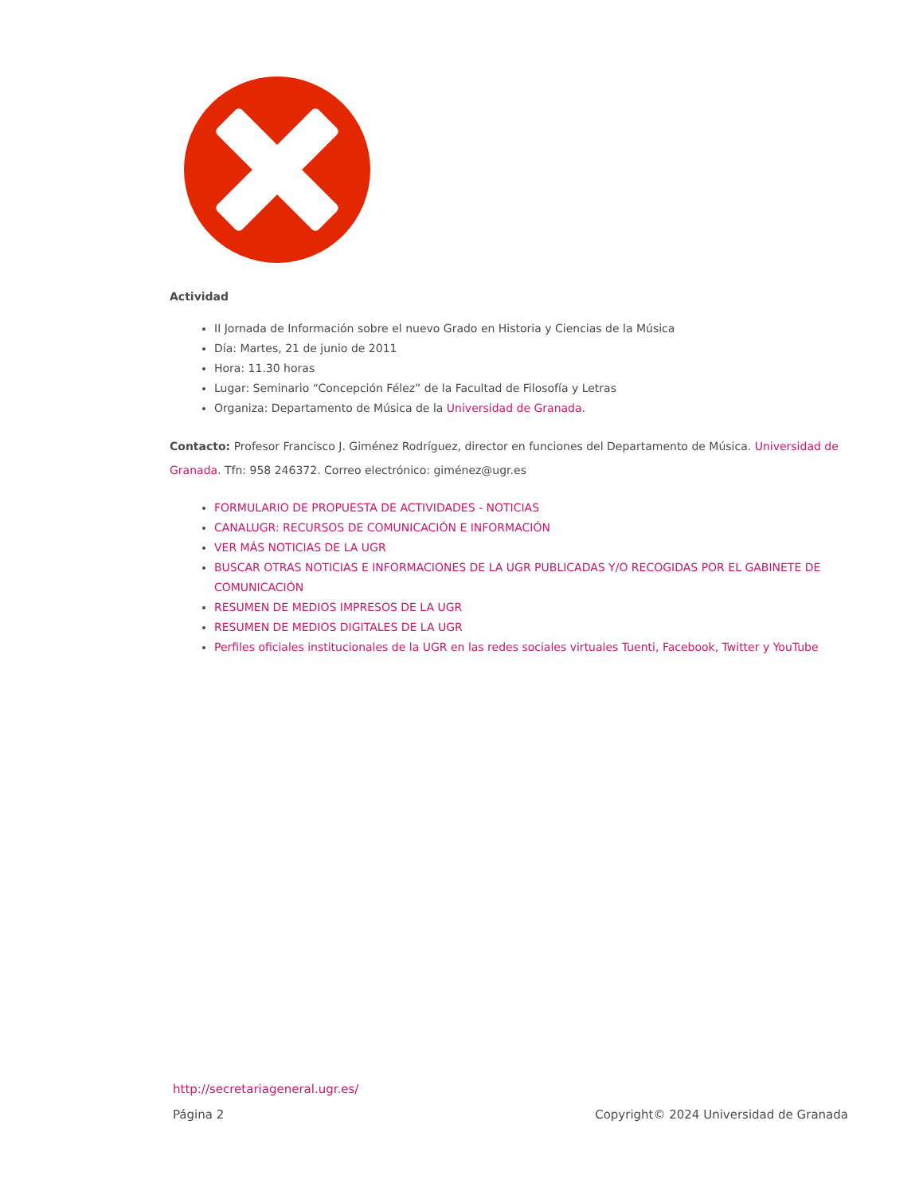Actividad
II Jornada de Información sobre el nuevo Grado en Historia y Ciencias de la Música
Día: Martes, 21 de junio de 2011
Hora: 11.30 horas
Lugar: Seminario “Concepción Félez” de la Facultad de Filosofía y Letras
Organiza: Departamento de Música de la Universidad de Granada.
Contacto: Profesor Francisco J. Giménez Rodríguez, director en funciones del Departamento de Música. Universidad de Granada. Tfn: 958 246372. Correo electrónico: giménez@ugr.es
FORMULARIO DE PROPUESTA DE ACTIVIDADES - NOTICIAS
CANALUGR: RECURSOS DE COMUNICACIÓN E INFORMACIÓN
VER MÁS NOTICIAS DE LA UGR
BUSCAR OTRAS NOTICIAS E INFORMACIONES DE LA UGR PUBLICADAS Y/O RECOGIDAS POR EL GABINETE DE COMUNICACIÓN
RESUMEN DE MEDIOS IMPRESOS DE LA UGR
RESUMEN DE MEDIOS DIGITALES DE LA UGR
Perfiles oficiales institucionales de la UGR en las redes sociales virtuales Tuenti, Facebook, Twitter y YouTube
http://secretariageneral.ugr.es/
Página 2 Copyright© 2024 Universidad de Granada